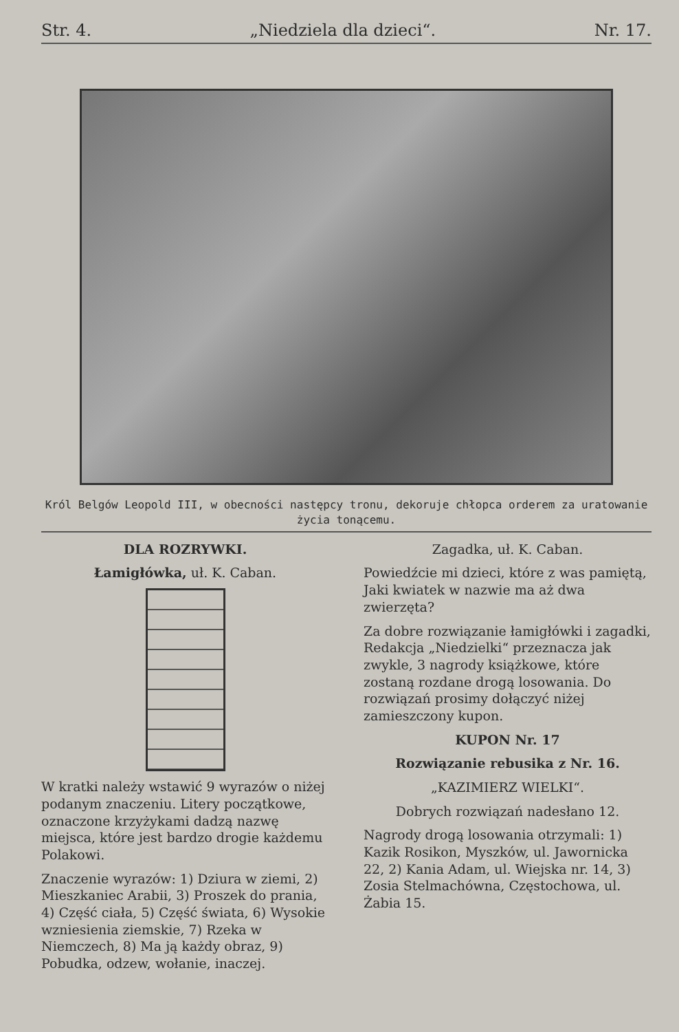Str. 4. „Niedziela dla dzieci“. Nr. 17.
Król Belgów Leopold III, w obecności następcy tronu, dekoruje chłopca orderem za uratowanie życia tonącemu.
DLA ROZRYWKI.
Łamigłówka, uł. K. Caban.
W kratki należy wstawić 9 wyrazów o niżej podanym znaczeniu. Litery początkowe, oznaczone krzyżykami dadzą nazwę miejsca, które jest bardzo drogie każdemu Polakowi.
Znaczenie wyrazów: 1) Dziura w ziemi, 2) Mieszkaniec Arabii, 3) Proszek do prania, 4) Część ciała, 5) Część świata, 6) Wysokie wzniesienia ziemskie, 7) Rzeka w Niemczech, 8) Ma ją każdy obraz, 9) Pobudka, odzew, wołanie, inaczej.
Zagadka, uł. K. Caban.
Powiedźcie mi dzieci, które z was pamiętą,
Jaki kwiatek w nazwie ma aż dwa zwierzęta?
Za dobre rozwiązanie łamigłówki i zagadki, Redakcja „Niedzielki“ przeznacza jak zwykle, 3 nagrody książkowe, które zostaną rozdane drogą losowania. Do rozwiązań prosimy dołączyć niżej zamieszczony kupon.
KUPON Nr. 17
Rozwiązanie rebusika z Nr. 16.
„KAZIMIERZ WIELKI“.
Dobrych rozwiązań nadesłano 12.
Nagrody drogą losowania otrzymali: 1) Kazik Rosikon, Myszków, ul. Jawornicka 22, 2) Kania Adam, ul. Wiejska nr. 14, 3) Zosia Stelmachówna, Częstochowa, ul. Żabia 15.